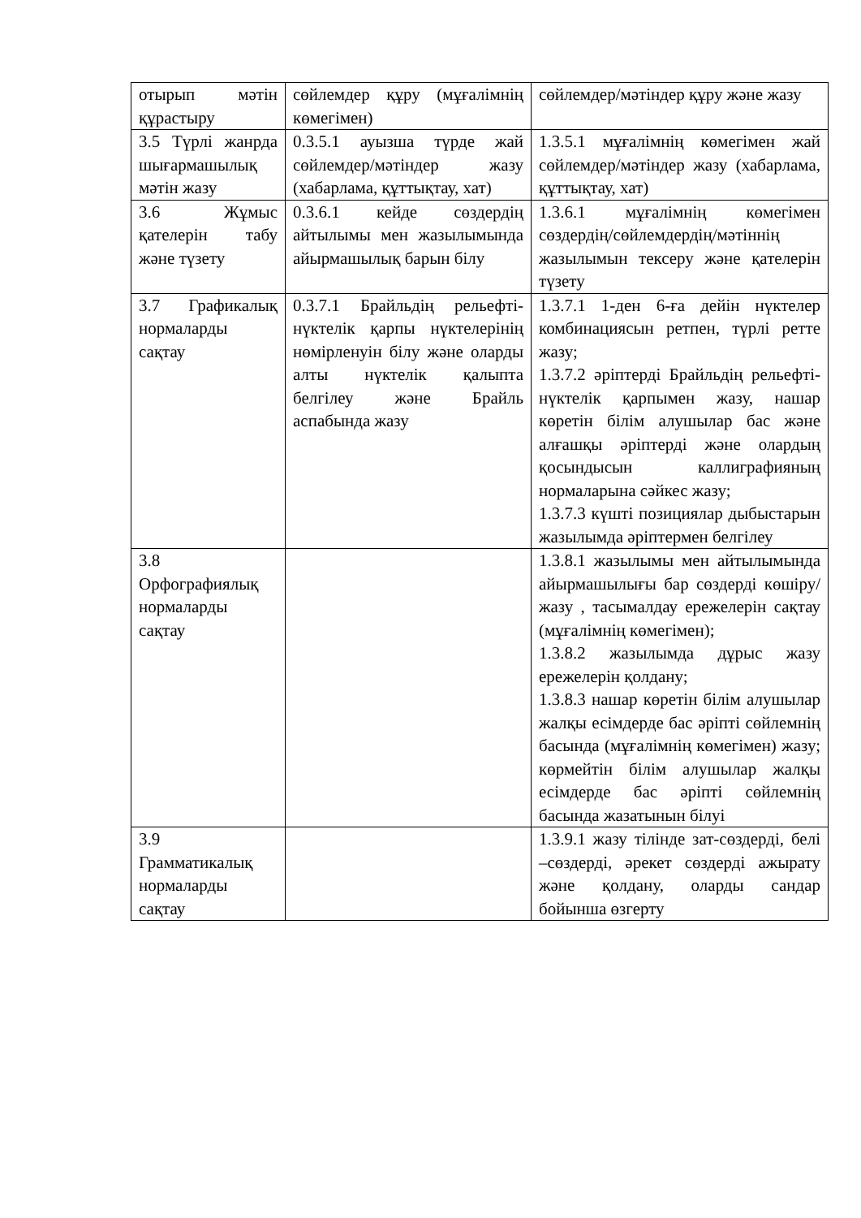| отырып мәтін құрастыру | сөйлемдер құру (мұғалімнің көмегімен) | сөйлемдер/мәтіндер құру және жазу |
| 3.5 Түрлі жанрда шығармашылық мәтін жазу | 0.3.5.1 ауызша түрде жай сөйлемдер/мәтіндер жазу (хабарлама, құттықтау, хат) | 1.3.5.1 мұғалімнің көмегімен жай сөйлемдер/мәтіндер жазу (хабарлама, құттықтау, хат) |
| 3.6 Жұмыс қателерін табу және түзету | 0.3.6.1 кейде сөздердің айтылымы мен жазылымында айырмашылық барын білу | 1.3.6.1 мұғалімнің көмегімен сөздердің/сөйлемдердің/мәтіннің жазылымын тексеру және қателерін түзету |
| 3.7 Графикалық нормаларды сақтау | 0.3.7.1 Брайльдің рельефті-нүктелік қарпы нүктелерінің нөмірленуін білу және оларды алты нүктелік қалыпта белгілеу және Брайль аспабында жазу | 1.3.7.1 1-ден 6-ға дейін нүктелер комбинациясын ретпен, түрлі ретте жазу; 1.3.7.2 әріптерді Брайльдің рельефті-нүктелік қарпымен жазу, нашар көретін білім алушылар бас және алғашқы әріптерді және олардың қосындысын каллиграфияның нормаларына сәйкес жазу; 1.3.7.3 күшті позициялар дыбыстарын жазылымда әріптермен белгілеу |
| 3.8 Орфографиялық нормаларды сақтау | | 1.3.8.1 жазылымы мен айтылымында айырмашылығы бар сөздерді көшіру/жазу , тасымалдау ережелерін сақтау (мұғалімнің көмегімен); 1.3.8.2 жазылымда дұрыс жазу ережелерін қолдану; 1.3.8.3 нашар көретін білім алушылар жалқы есімдерде бас әріпті сөйлемнің басында (мұғалімнің көмегімен) жазу; көрмейтін білім алушылар жалқы есімдерде бас әріпті сөйлемнің басында жазатынын білуі |
| 3.9 Грамматикалық нормаларды сақтау | | 1.3.9.1 жазу тілінде зат-сөздерді, белі –сөздерді, әрекет сөздерді ажырату және қолдану, оларды сандар бойынша өзгерту |